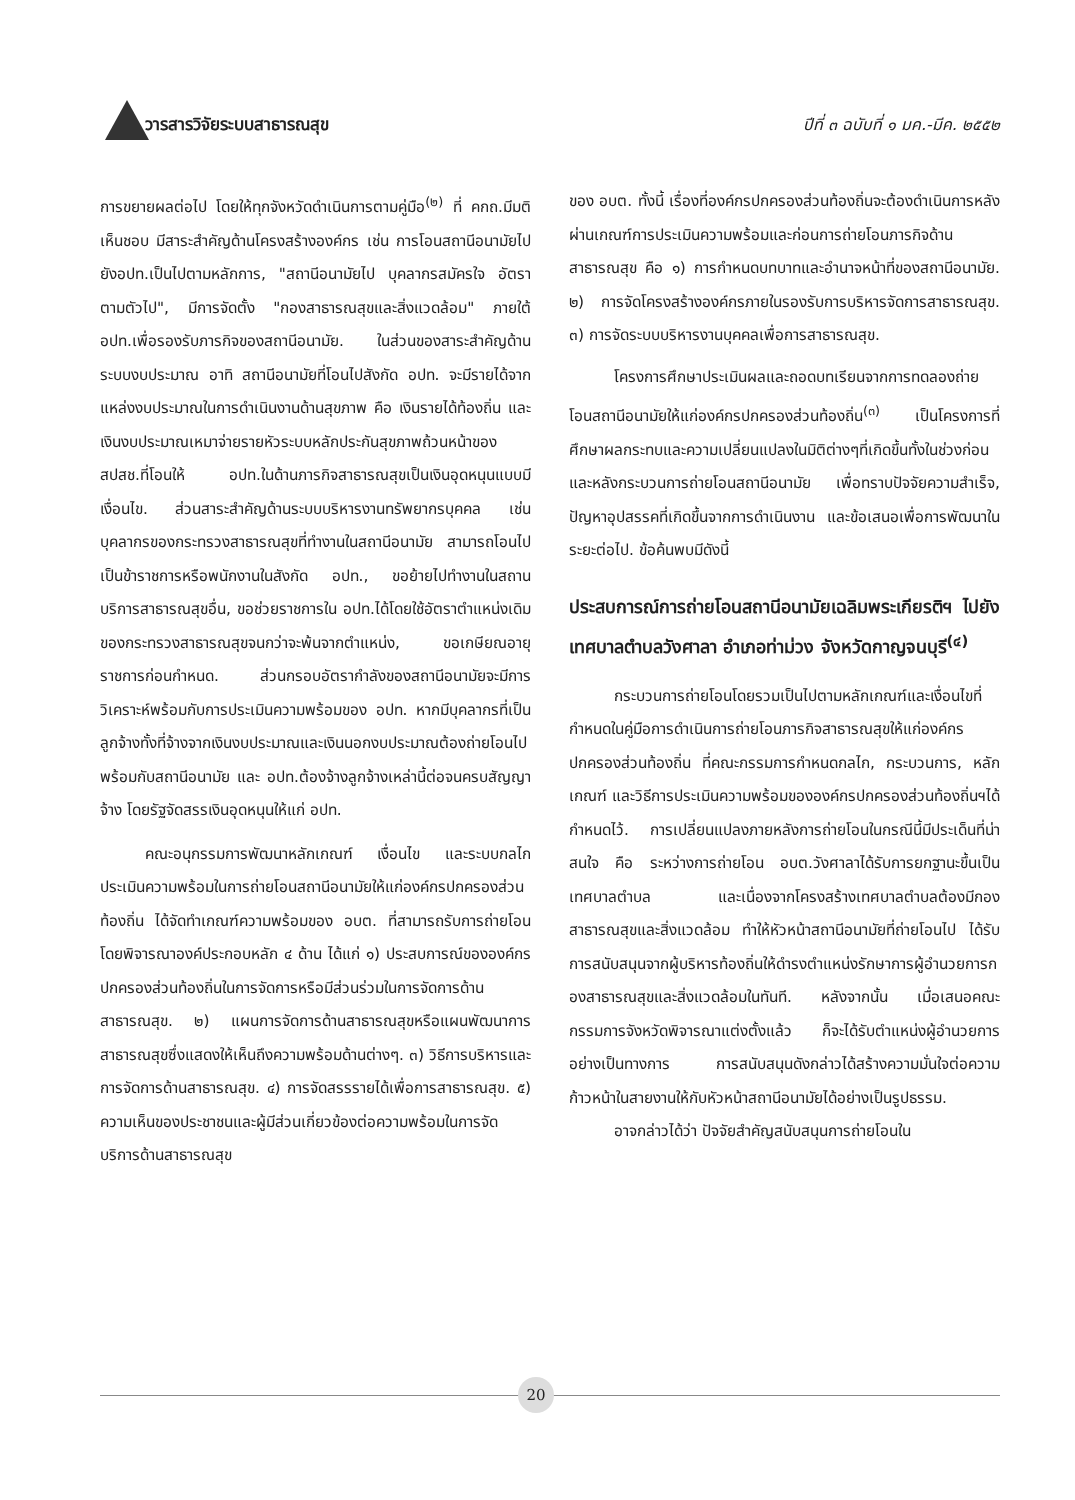วารสารวิจัยระบบสาธารณสุข ปีที่ ๓ ฉบับที่ ๑ มค.-มีค. ๒๕๕๒
การขยายผลต่อไป โดยให้ทุกจังหวัดดำเนินการตามคู่มือ<sup>(๒)</sup> ที่ คกถ.มีมติเห็นชอบ มีสาระสำคัญด้านโครงสร้างองค์กร เช่น การโอนสถานีอนามัยไปยังอปท.เป็นไปตามหลักการ, "สถานีอนามัยไป บุคลากรสมัครใจ อัตราตามตัวไป", มีการจัดตั้ง "กองสาธารณสุขและสิ่งแวดล้อม" ภายใต้ อปท.เพื่อรองรับภารกิจของสถานีอนามัย. ในส่วนของสาระสำคัญด้านระบบงบประมาณ อาทิ สถานีอนามัยที่โอนไปสังกัด อปท. จะมีรายได้จากแหล่งงบประมาณในการดำเนินงานด้านสุขภาพ คือ เงินรายได้ท้องถิ่น และเงินงบประมาณเหมาจ่ายรายหัวระบบหลักประกันสุขภาพถ้วนหน้าของ สปสช.ที่โอนให้ อปท.ในด้านภารกิจสาธารณสุขเป็นเงินอุดหนุนแบบมีเงื่อนไข. ส่วนสาระสำคัญด้านระบบบริหารงานทรัพยากรบุคคล เช่น บุคลากรของกระทรวงสาธารณสุขที่ทำงานในสถานีอนามัย สามารถโอนไปเป็นข้าราชการหรือพนักงานในสังกัด อปท., ขอย้ายไปทำงานในสถานบริการสาธารณสุขอื่น, ขอช่วยราชการใน อปท.ได้โดยใช้อัตราตำแหน่งเดิมของกระทรวงสาธารณสุขจนกว่าจะพ้นจากตำแหน่ง, ขอเกษียณอายุราชการก่อนกำหนด. ส่วนกรอบอัตรากำลังของสถานีอนามัยจะมีการวิเคราะห์พร้อมกับการประเมินความพร้อมของ อปท. หากมีบุคลากรที่เป็นลูกจ้างทั้งที่จ้างจากเงินงบประมาณและเงินนอกงบประมาณต้องถ่ายโอนไปพร้อมกับสถานีอนามัย และ อปท.ต้องจ้างลูกจ้างเหล่านี้ต่อจนครบสัญญาจ้าง โดยรัฐจัดสรรเงินอุดหนุนให้แก่ อปท.
คณะอนุกรรมการพัฒนาหลักเกณฑ์ เงื่อนไข และระบบกลไกประเมินความพร้อมในการถ่ายโอนสถานีอนามัยให้แก่องค์กรปกครองส่วนท้องถิ่น ได้จัดทำเกณฑ์ความพร้อมของ อบต. ที่สามารถรับการถ่ายโอนโดยพิจารณาองค์ประกอบหลัก ๔ ด้าน ได้แก่ ๑) ประสบการณ์ขององค์กรปกครองส่วนท้องถิ่นในการจัดการหรือมีส่วนร่วมในการจัดการด้านสาธารณสุข. ๒) แผนการจัดการด้านสาธารณสุขหรือแผนพัฒนาการสาธารณสุขซึ่งแสดงให้เห็นถึงความพร้อมด้านต่างๆ. ๓) วิธีการบริหารและการจัดการด้านสาธารณสุข. ๔) การจัดสรรรายได้เพื่อการสาธารณสุข. ๕) ความเห็นของประชาชนและผู้มีส่วนเกี่ยวข้องต่อความพร้อมในการจัดบริการด้านสาธารณสุข
ของ อบต. ทั้งนี้ เรื่องที่องค์กรปกครองส่วนท้องถิ่นจะต้องดำเนินการหลังผ่านเกณฑ์การประเมินความพร้อมและก่อนการถ่ายโอนภารกิจด้านสาธารณสุข คือ ๑) การกำหนดบทบาทและอำนาจหน้าที่ของสถานีอนามัย. ๒) การจัดโครงสร้างองค์กรภายในรองรับการบริหารจัดการสาธารณสุข. ๓) การจัดระบบบริหารงานบุคคลเพื่อการสาธารณสุข.
โครงการศึกษาประเมินผลและถอดบทเรียนจากการทดลองถ่ายโอนสถานีอนามัยให้แก่องค์กรปกครองส่วนท้องถิ่น<sup>(๓)</sup> เป็นโครงการที่ศึกษาผลกระทบและความเปลี่ยนแปลงในมิติต่างๆที่เกิดขึ้นทั้งในช่วงก่อนและหลังกระบวนการถ่ายโอนสถานีอนามัย เพื่อทราบปัจจัยความสำเร็จ, ปัญหาอุปสรรคที่เกิดขึ้นจากการดำเนินงาน และข้อเสนอเพื่อการพัฒนาในระยะต่อไป. ข้อค้นพบมีดังนี้
ประสบการณ์การถ่ายโอนสถานีอนามัยเฉลิมพระเกียรติฯ ไปยัง เทศบาลตำบลวังศาลา อำเภอท่าม่วง จังหวัดกาญจนบุรี<sup>(๔)</sup>
กระบวนการถ่ายโอนโดยรวมเป็นไปตามหลักเกณฑ์และเงื่อนไขที่กำหนดในคู่มือการดำเนินการถ่ายโอนภารกิจสาธารณสุขให้แก่องค์กรปกครองส่วนท้องถิ่น ที่คณะกรรมการกำหนดกลไก, กระบวนการ, หลักเกณฑ์ และวิธีการประเมินความพร้อมขององค์กรปกครองส่วนท้องถิ่นฯได้กำหนดไว้. การเปลี่ยนแปลงภายหลังการถ่ายโอนในกรณีนี้มีประเด็นที่น่าสนใจ คือ ระหว่างการถ่ายโอน อบต.วังศาลาได้รับการยกฐานะขึ้นเป็นเทศบาลตำบล และเนื่องจากโครงสร้างเทศบาลตำบลต้องมีกองสาธารณสุขและสิ่งแวดล้อม ทำให้หัวหน้าสถานีอนามัยที่ถ่ายโอนไป ได้รับการสนับสนุนจากผู้บริหารท้องถิ่นให้ดำรงตำแหน่งรักษาการผู้อำนวยการกองสาธารณสุขและสิ่งแวดล้อมในทันที. หลังจากนั้น เมื่อเสนอคณะกรรมการจังหวัดพิจารณาแต่งตั้งแล้ว ก็จะได้รับตำแหน่งผู้อำนวยการอย่างเป็นทางการ การสนับสนุนดังกล่าวได้สร้างความมั่นใจต่อความก้าวหน้าในสายงานให้กับหัวหน้าสถานีอนามัยได้อย่างเป็นรูปธรรม.
อาจกล่าวได้ว่า ปัจจัยสำคัญสนับสนุนการถ่ายโอนใน
20